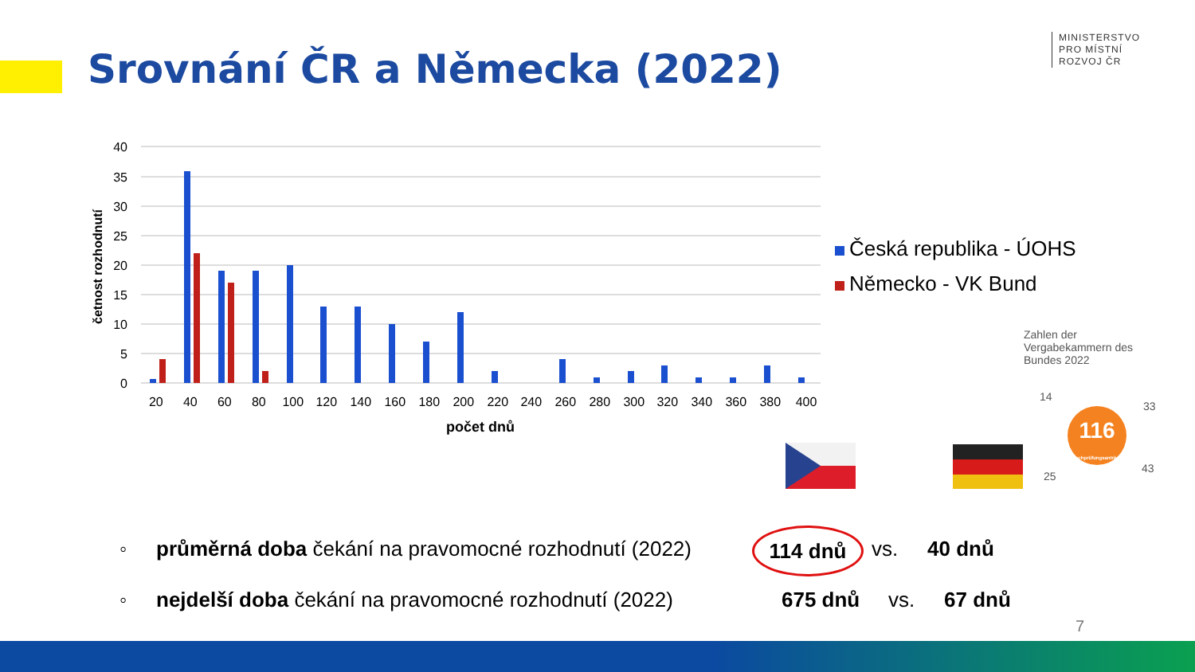Srovnání ČR a Německa (2022)
MINISTERSTVO
PRO MÍSTNÍ
ROZVOJ ČR
40
35
30
25
20
15
10
5
0
četnost rozhodnutí
20 40 60 80 100 120 140 160 180 200 220 240 260 280 300 320 340 360 380 400
počet dnů
Česká republika - ÚOHS
Německo - VK Bund
Zahlen der Vergabekammern des Bundes 2022
116
Nachprüfungsanträge
14
33
25
43
◦ průměrná doba čekání na pravomocné rozhodnutí (2022) 114 dnů vs. 40 dnů
◦ nejdelší doba čekání na pravomocné rozhodnutí (2022) 675 dnů vs. 67 dnů
7